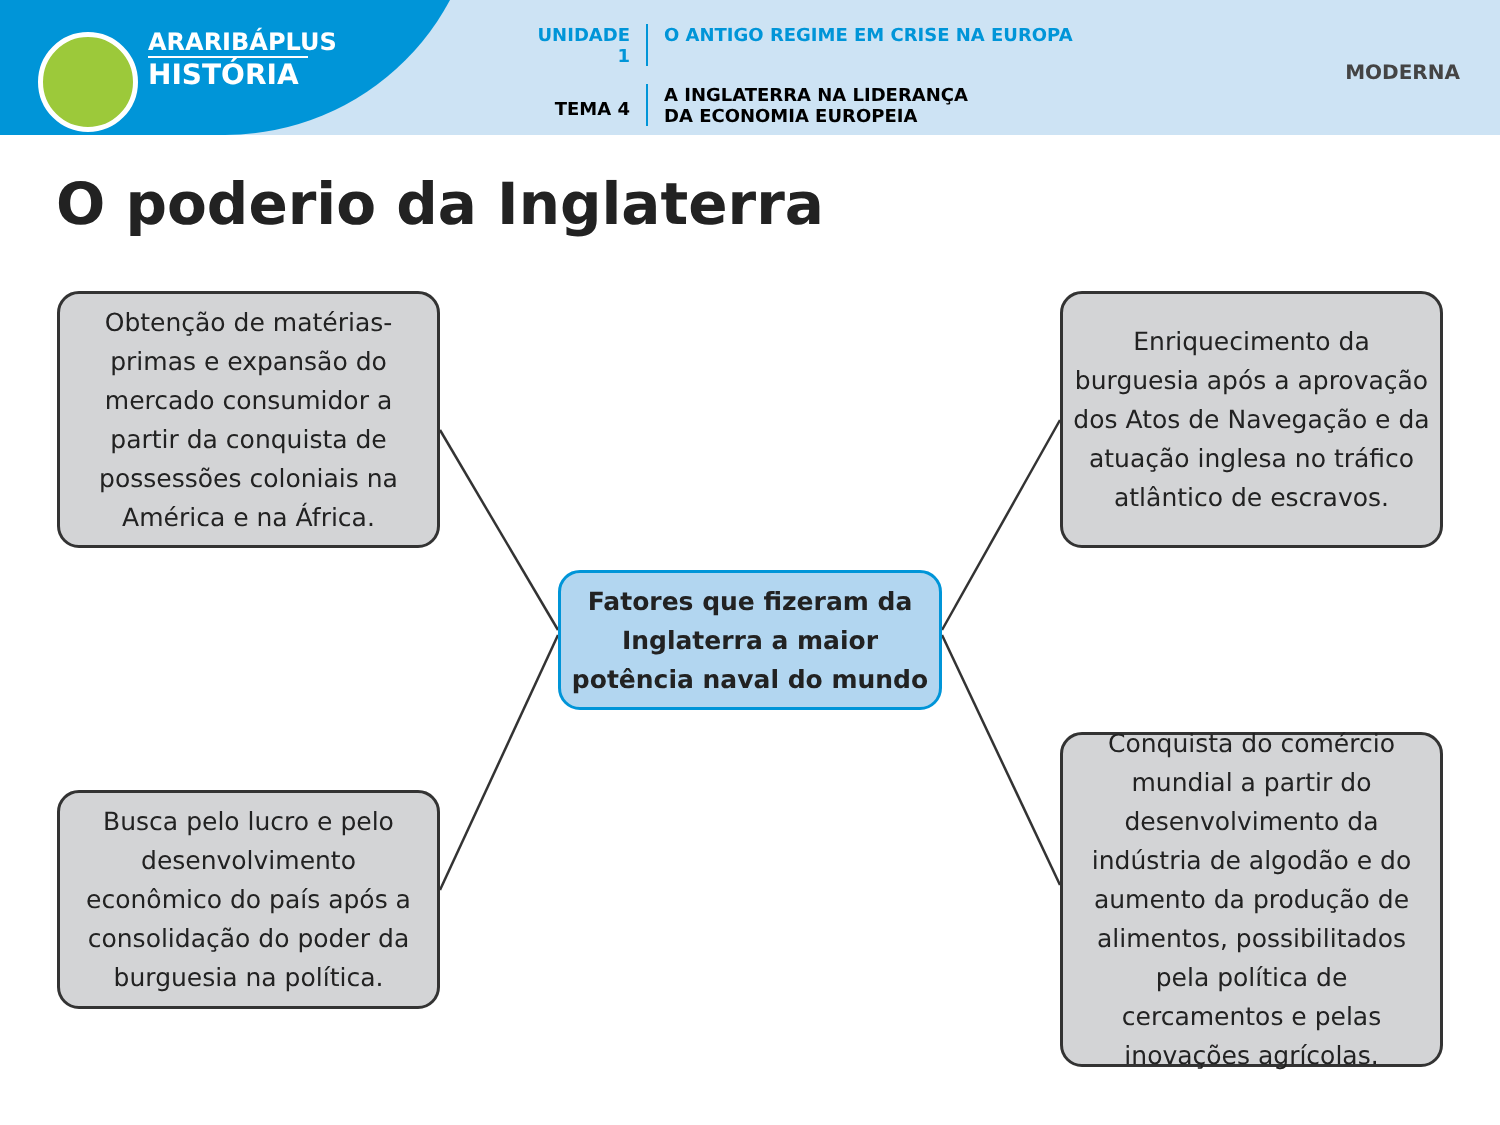ARARIBÁPLUS
HISTÓRIA
UNIDADE 1 O ANTIGO REGIME EM CRISE NA EUROPA
TEMA 4
A INGLATERRA NA LIDERANÇA
DA ECONOMIA EUROPEIA
MODERNA
O poderio da Inglaterra
Obtenção de matérias-primas e expansão do mercado consumidor a partir da conquista de possessões coloniais na América e na África.
Enriquecimento da burguesia após a aprovação dos Atos de Navegação e da atuação inglesa no tráfico atlântico de escravos.
Fatores que fizeram da Inglaterra a maior potência naval do mundo
Busca pelo lucro e pelo desenvolvimento econômico do país após a consolidação do poder da burguesia na política.
Conquista do comércio mundial a partir do desenvolvimento da indústria de algodão e do aumento da produção de alimentos, possibilitados pela política de cercamentos e pelas inovações agrícolas.